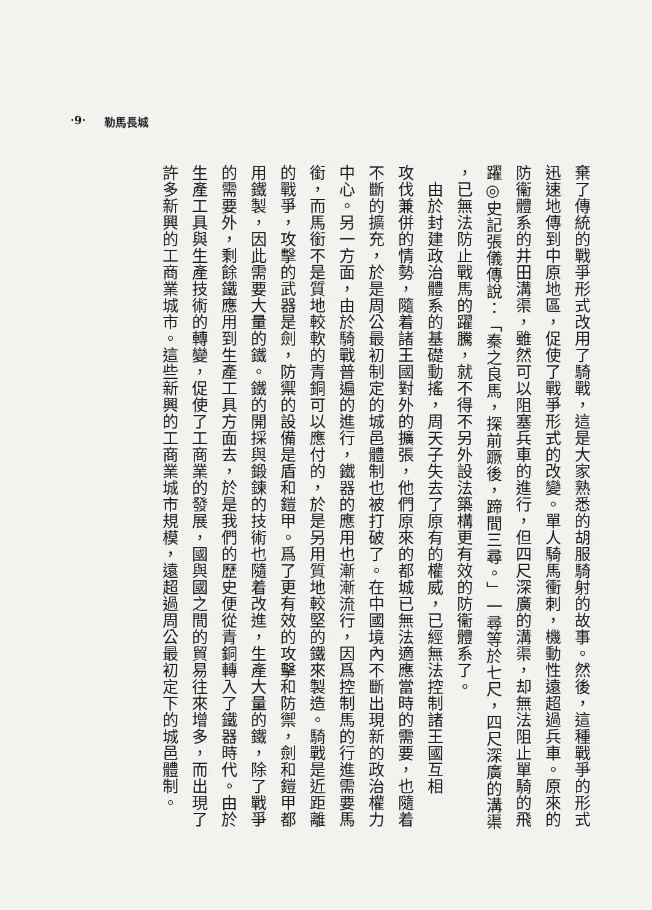‧9‧ 勒馬長城
棄了傳統的戰爭形式改用了騎戰，這是大家熟悉的胡服騎射的故事。然後，這種戰爭的形式
迅速地傳到中原地區，促使了戰爭形式的改變。單人騎馬衝刺，機動性遠超過兵車。原來的
防衞體系的井田溝渠，雖然可以阻塞兵車的進行，但四尺深廣的溝渠，却無法阻止單騎的飛
躍◎史記張儀傳說：「秦之良馬，探前蹶後，蹄間三尋。」一尋等於七尺，四尺深廣的溝渠
，已無法防止戰馬的躍騰，就不得不另外設法築構更有效的防衞體系了。
　由於封建政治體系的基礎動搖，周天子失去了原有的權威，已經無法控制諸王國互相
攻伐兼併的情勢，隨着諸王國對外的擴張，他們原來的都城已無法適應當時的需要，也隨着
不斷的擴充，於是周公最初制定的城邑體制也被打破了。在中國境內不斷出現新的政治權力
中心。另一方面，由於騎戰普遍的進行，鐵器的應用也漸漸流行，因爲控制馬的行進需要馬
銜，而馬銜不是質地較軟的青銅可以應付的，於是另用質地較堅的鐵來製造。騎戰是近距離
的戰爭，攻擊的武器是劍，防禦的設備是盾和鎧甲。爲了更有效的攻擊和防禦，劍和鎧甲都
用鐵製，因此需要大量的鐵。鐵的開採與鍛鍊的技術也隨着改進，生產大量的鐵，除了戰爭
的需要外，剩餘鐵應用到生產工具方面去，於是我們的歷史便從青銅轉入了鐵器時代。由於
生產工具與生產技術的轉變，促使了工商業的發展，國與國之間的貿易往來增多，而出現了
許多新興的工商業城市。這些新興的工商業城市規模，遠超過周公最初定下的城邑體制。